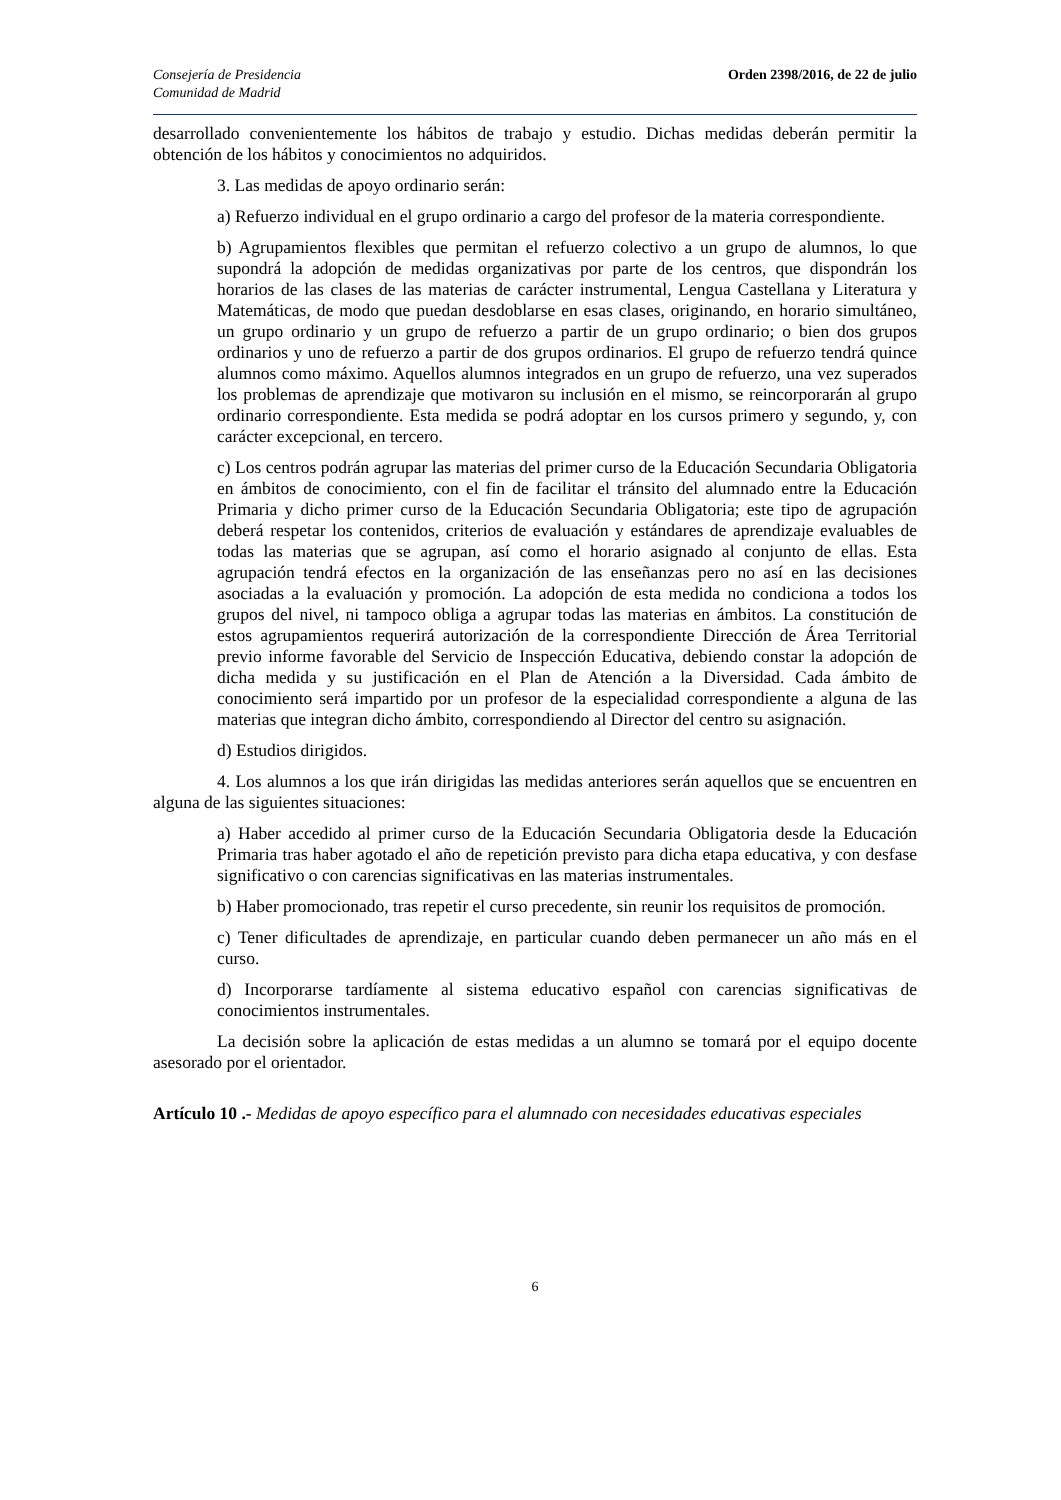Consejería de Presidencia
Comunidad de Madrid
Orden 2398/2016, de 22 de julio
desarrollado convenientemente los hábitos de trabajo y estudio. Dichas medidas deberán permitir la obtención de los hábitos y conocimientos no adquiridos.
3. Las medidas de apoyo ordinario serán:
a) Refuerzo individual en el grupo ordinario a cargo del profesor de la materia correspondiente.
b) Agrupamientos flexibles que permitan el refuerzo colectivo a un grupo de alumnos, lo que supondrá la adopción de medidas organizativas por parte de los centros, que dispondrán los horarios de las clases de las materias de carácter instrumental, Lengua Castellana y Literatura y Matemáticas, de modo que puedan desdoblarse en esas clases, originando, en horario simultáneo, un grupo ordinario y un grupo de refuerzo a partir de un grupo ordinario; o bien dos grupos ordinarios y uno de refuerzo a partir de dos grupos ordinarios. El grupo de refuerzo tendrá quince alumnos como máximo. Aquellos alumnos integrados en un grupo de refuerzo, una vez superados los problemas de aprendizaje que motivaron su inclusión en el mismo, se reincorporarán al grupo ordinario correspondiente. Esta medida se podrá adoptar en los cursos primero y segundo, y, con carácter excepcional, en tercero.
c) Los centros podrán agrupar las materias del primer curso de la Educación Secundaria Obligatoria en ámbitos de conocimiento, con el fin de facilitar el tránsito del alumnado entre la Educación Primaria y dicho primer curso de la Educación Secundaria Obligatoria; este tipo de agrupación deberá respetar los contenidos, criterios de evaluación y estándares de aprendizaje evaluables de todas las materias que se agrupan, así como el horario asignado al conjunto de ellas. Esta agrupación tendrá efectos en la organización de las enseñanzas pero no así en las decisiones asociadas a la evaluación y promoción. La adopción de esta medida no condiciona a todos los grupos del nivel, ni tampoco obliga a agrupar todas las materias en ámbitos. La constitución de estos agrupamientos requerirá autorización de la correspondiente Dirección de Área Territorial previo informe favorable del Servicio de Inspección Educativa, debiendo constar la adopción de dicha medida y su justificación en el Plan de Atención a la Diversidad. Cada ámbito de conocimiento será impartido por un profesor de la especialidad correspondiente a alguna de las materias que integran dicho ámbito, correspondiendo al Director del centro su asignación.
d) Estudios dirigidos.
4. Los alumnos a los que irán dirigidas las medidas anteriores serán aquellos que se encuentren en alguna de las siguientes situaciones:
a) Haber accedido al primer curso de la Educación Secundaria Obligatoria desde la Educación Primaria tras haber agotado el año de repetición previsto para dicha etapa educativa, y con desfase significativo o con carencias significativas en las materias instrumentales.
b) Haber promocionado, tras repetir el curso precedente, sin reunir los requisitos de promoción.
c) Tener dificultades de aprendizaje, en particular cuando deben permanecer un año más en el curso.
d) Incorporarse tardíamente al sistema educativo español con carencias significativas de conocimientos instrumentales.
La decisión sobre la aplicación de estas medidas a un alumno se tomará por el equipo docente asesorado por el orientador.
Artículo 10 .- Medidas de apoyo específico para el alumnado con necesidades educativas especiales
6